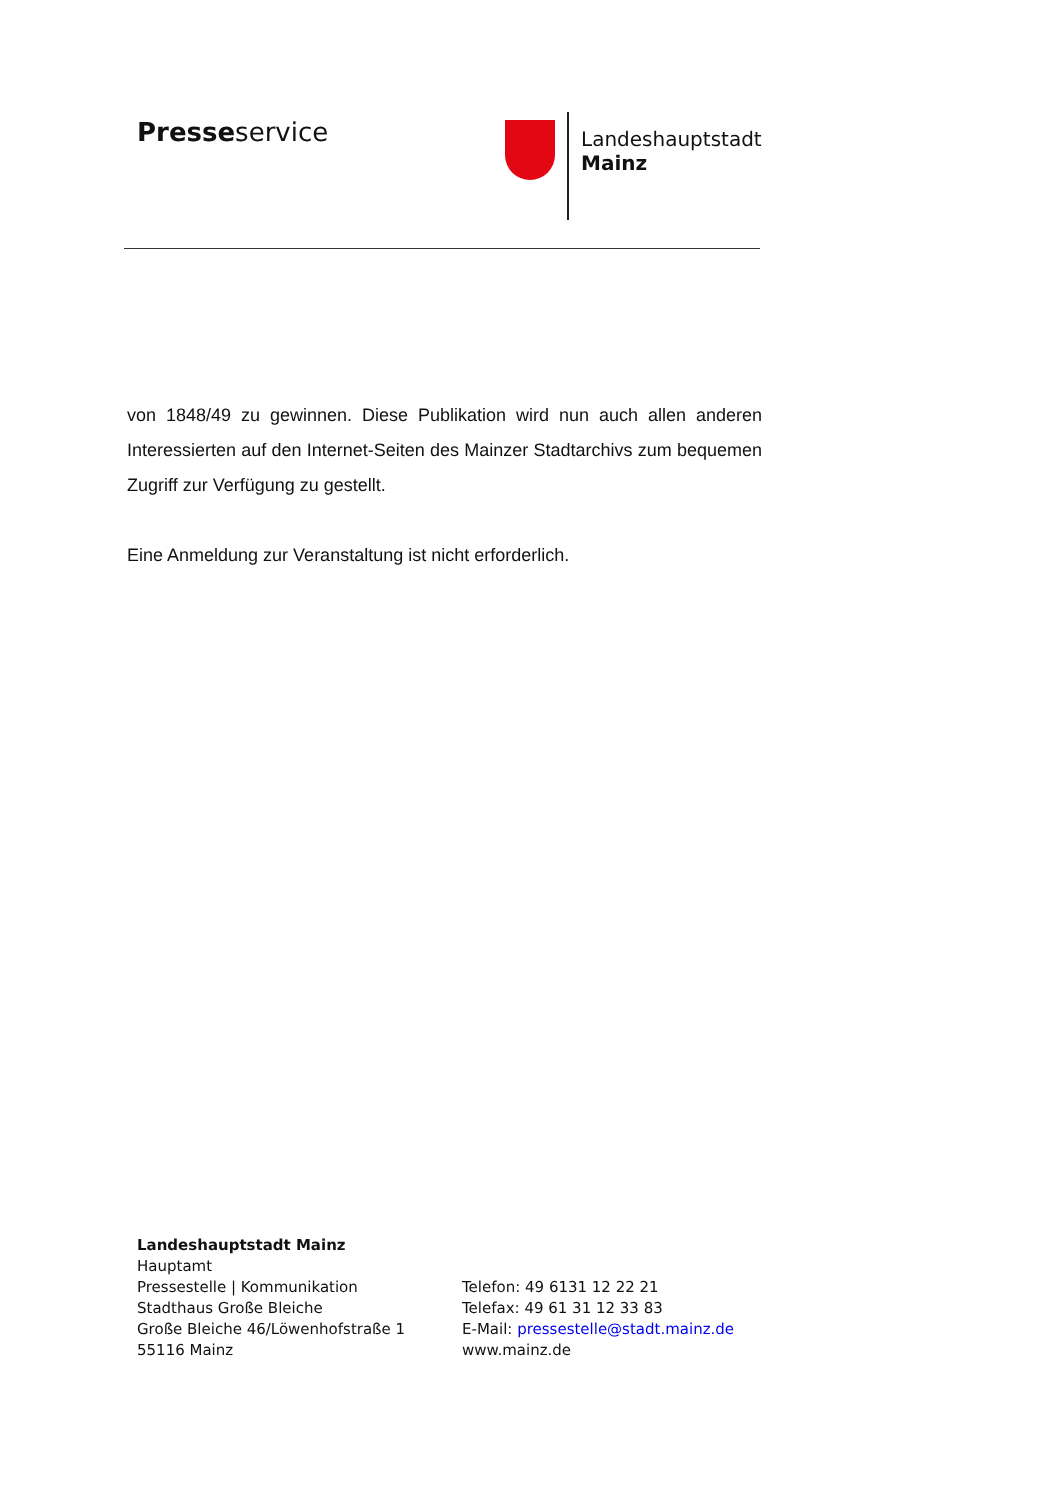Presseservice
Landeshauptstadt
Mainz
von 1848/49 zu gewinnen. Diese Publikation wird nun auch allen anderen Interessierten auf den Internet-Seiten des Mainzer Stadtarchivs zum bequemen Zugriff zur Verfügung zu gestellt.
Eine Anmeldung zur Veranstaltung ist nicht erforderlich.
Landeshauptstadt Mainz
Hauptamt
Pressestelle | Kommunikation
Stadthaus Große Bleiche
Große Bleiche 46/Löwenhofstraße 1
55116 Mainz
Telefon: 49 6131 12 22 21
Telefax: 49 61 31 12 33 83
E-Mail: pressestelle@stadt.mainz.de
www.mainz.de